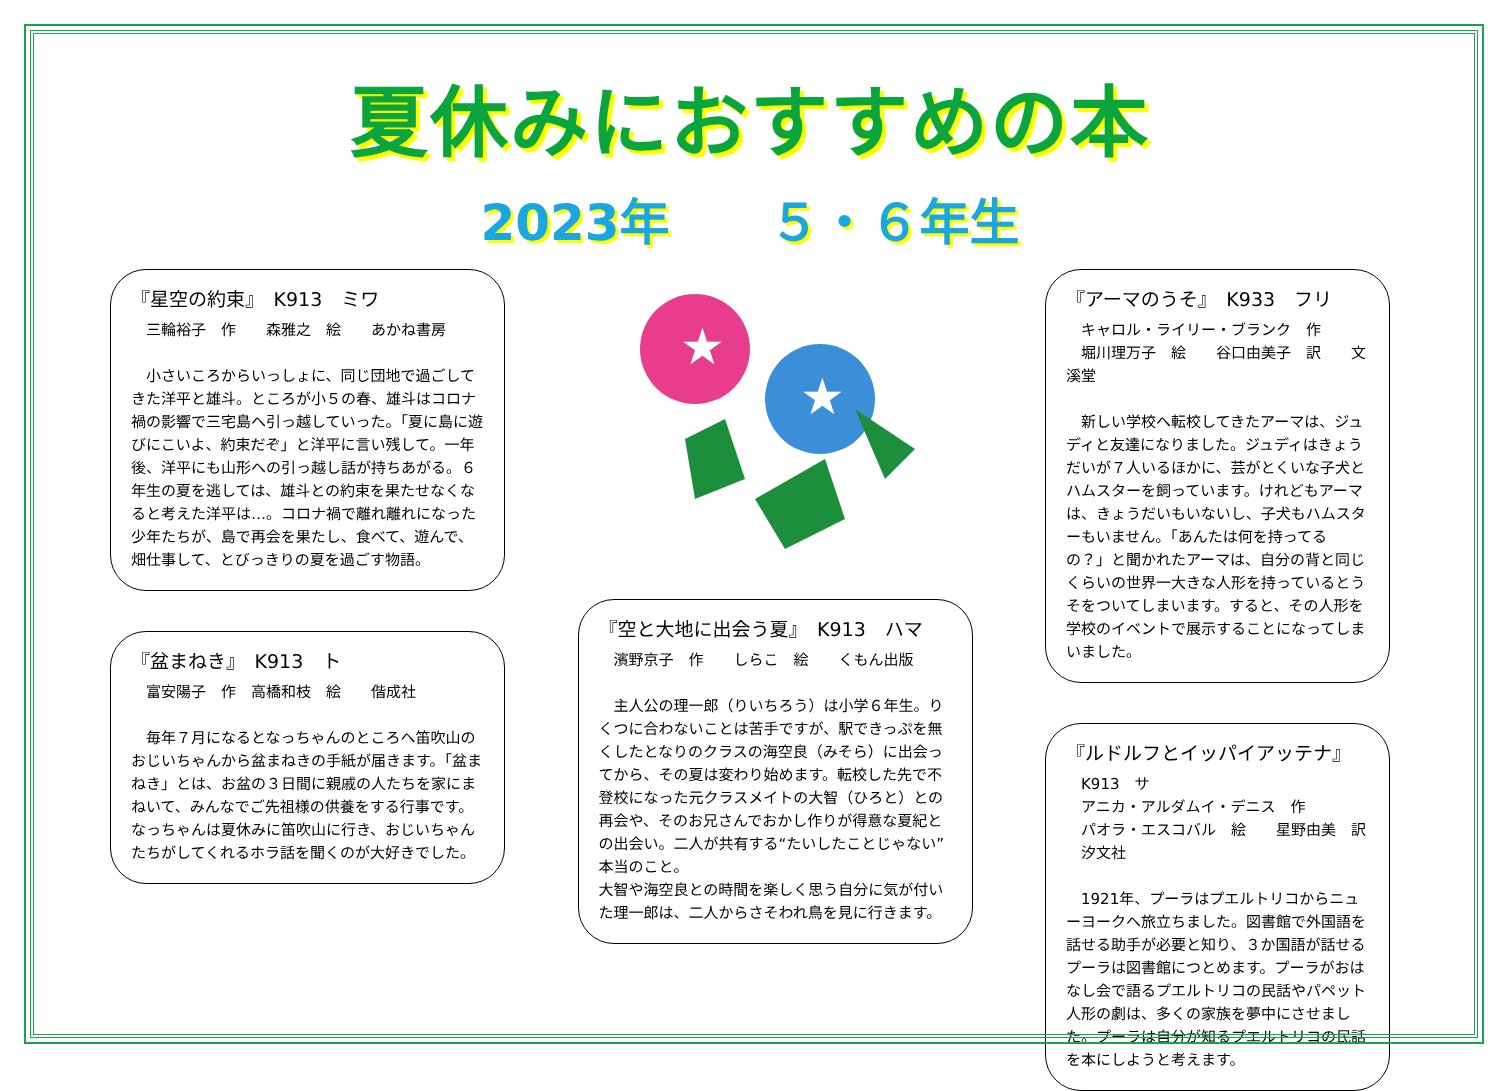夏休みにおすすめの本
2023年　　５・６年生
『星空の約束』　K913　ミワ
　三輪裕子　作　　森雅之　絵　　あかね書房
　小さいころからいっしょに、同じ団地で過ごしてきた洋平と雄斗。ところが小５の春、雄斗はコロナ禍の影響で三宅島へ引っ越していった。「夏に島に遊びにこいよ、約束だぞ」と洋平に言い残して。一年後、洋平にも山形への引っ越し話が持ちあがる。６年生の夏を逃しては、雄斗との約束を果たせなくなると考えた洋平は…。コロナ禍で離れ離れになった少年たちが、島で再会を果たし、食べて、遊んで、畑仕事して、とびっきりの夏を過ごす物語。
『盆まねき』　K913　ト
　富安陽子　作　高橋和枝　絵　　偕成社
　毎年７月になるとなっちゃんのところへ笛吹山のおじいちゃんから盆まねきの手紙が届きます。「盆まねき」とは、お盆の３日間に親戚の人たちを家にまねいて、みんなでご先祖様の供養をする行事です。なっちゃんは夏休みに笛吹山に行き、おじいちゃんたちがしてくれるホラ話を聞くのが大好きでした。
★
★
『空と大地に出会う夏』　K913　ハマ
　濱野京子　作　　しらこ　絵　　くもん出版
　主人公の理一郎（りいちろう）は小学６年生。りくつに合わないことは苦手ですが、駅できっぷを無くしたとなりのクラスの海空良（みそら）に出会ってから、その夏は変わり始めます。転校した先で不登校になった元クラスメイトの大智（ひろと）との再会や、そのお兄さんでおかし作りが得意な夏紀との出会い。二人が共有する“たいしたことじゃない”本当のこと。
大智や海空良との時間を楽しく思う自分に気が付いた理一郎は、二人からさそわれ鳥を見に行きます。
『アーマのうそ』　K933　フリ
　キャロル・ライリー・ブランク　作
　堀川理万子　絵　　谷口由美子　訳　　文溪堂
　新しい学校へ転校してきたアーマは、ジュディと友達になりました。ジュディはきょうだいが７人いるほかに、芸がとくいな子犬とハムスターを飼っています。けれどもアーマは、きょうだいもいないし、子犬もハムスターもいません。「あんたは何を持ってるの？」と聞かれたアーマは、自分の背と同じくらいの世界一大きな人形を持っているとうそをついてしまいます。すると、その人形を学校のイベントで展示することになってしまいました。
『ルドルフとイッパイアッテナ』
　K913　サ
　アニカ・アルダムイ・デニス　作
　パオラ・エスコバル　絵　　星野由美　訳
　汐文社
　1921年、プーラはプエルトリコからニューヨークへ旅立ちました。図書館で外国語を話せる助手が必要と知り、３か国語が話せるプーラは図書館につとめます。プーラがおはなし会で語るプエルトリコの民話やパペット人形の劇は、多くの家族を夢中にさせました。プーラは自分が知るプエルトリコの民話を本にしようと考えます。